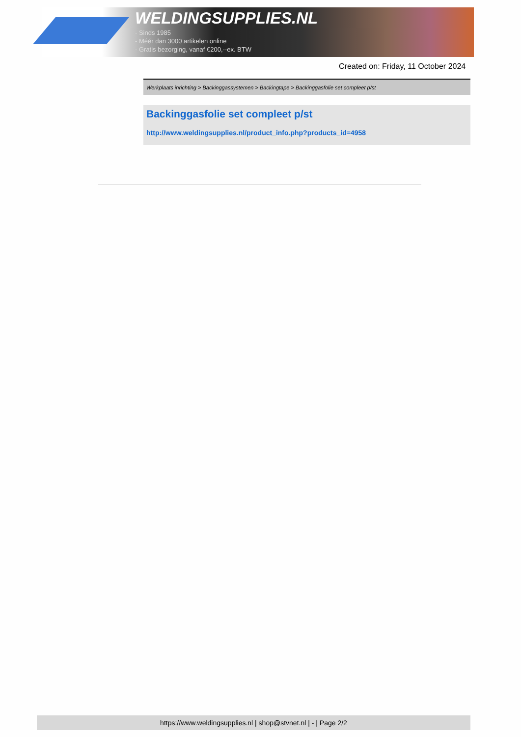WELDINGSUPPLIES.NL
- Sinds 1985
- Méér dan 3000 artikelen online
- Gratis bezorging, vanaf €200,--ex. BTW
Created on: Friday, 11 October 2024
Werkplaats inrichting > Backinggassystemen > Backingtape > Backinggasfolie set compleet p/st
Backinggasfolie set compleet p/st
http://www.weldingsupplies.nl/product_info.php?products_id=4958
https://www.weldingsupplies.nl | shop@stvnet.nl | - | Page 2/2